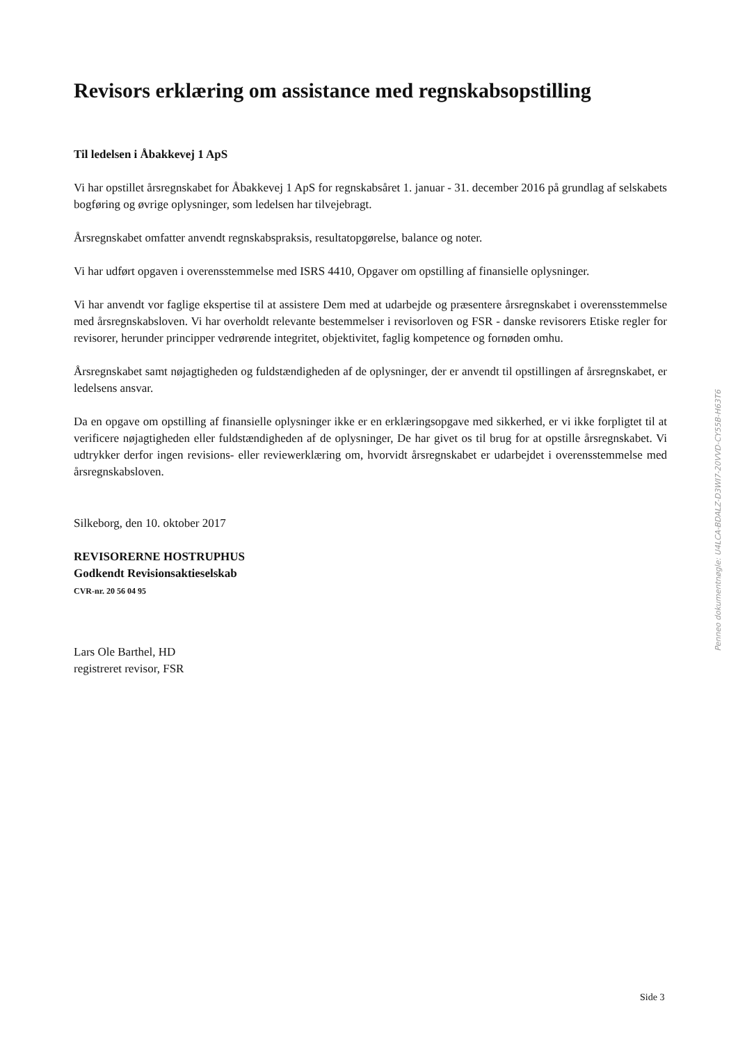Revisors erklæring om assistance med regnskabsopstilling
Til ledelsen i Åbakkevej 1 ApS
Vi har opstillet årsregnskabet for Åbakkevej 1 ApS for regnskabsåret 1. januar - 31. december 2016 på grundlag af selskabets bogføring og øvrige oplysninger, som ledelsen har tilvejebragt.
Årsregnskabet omfatter anvendt regnskabspraksis, resultatopgørelse, balance og noter.
Vi har udført opgaven i overensstemmelse med ISRS 4410, Opgaver om opstilling af finansielle oplysninger.
Vi har anvendt vor faglige ekspertise til at assistere Dem med at udarbejde og præsentere årsregnskabet i overensstemmelse med årsregnskabsloven. Vi har overholdt relevante bestemmelser i revisorloven og FSR - danske revisorers Etiske regler for revisorer, herunder principper vedrørende integritet, objektivitet, faglig kompetence og fornøden omhu.
Årsregnskabet samt nøjagtigheden og fuldstændigheden af de oplysninger, der er anvendt til opstillingen af årsregnskabet, er ledelsens ansvar.
Da en opgave om opstilling af finansielle oplysninger ikke er en erklæringsopgave med sikkerhed, er vi ikke forpligtet til at verificere nøjagtigheden eller fuldstændigheden af de oplysninger, De har givet os til brug for at opstille årsregnskabet. Vi udtrykker derfor ingen revisions- eller reviewerklæring om, hvorvidt årsregnskabet er udarbejdet i overensstemmelse med årsregnskabsloven.
Silkeborg, den 10. oktober 2017
REVISORERNE HOSTRUPHUS
Godkendt Revisionsaktieselskab
CVR-nr. 20 56 04 95
Lars Ole Barthel, HD
registreret revisor, FSR
Penneo dokumentnøgle: U4LCA-BDALZ-D3WI7-20VVD-CY55B-H63T6
Side 3